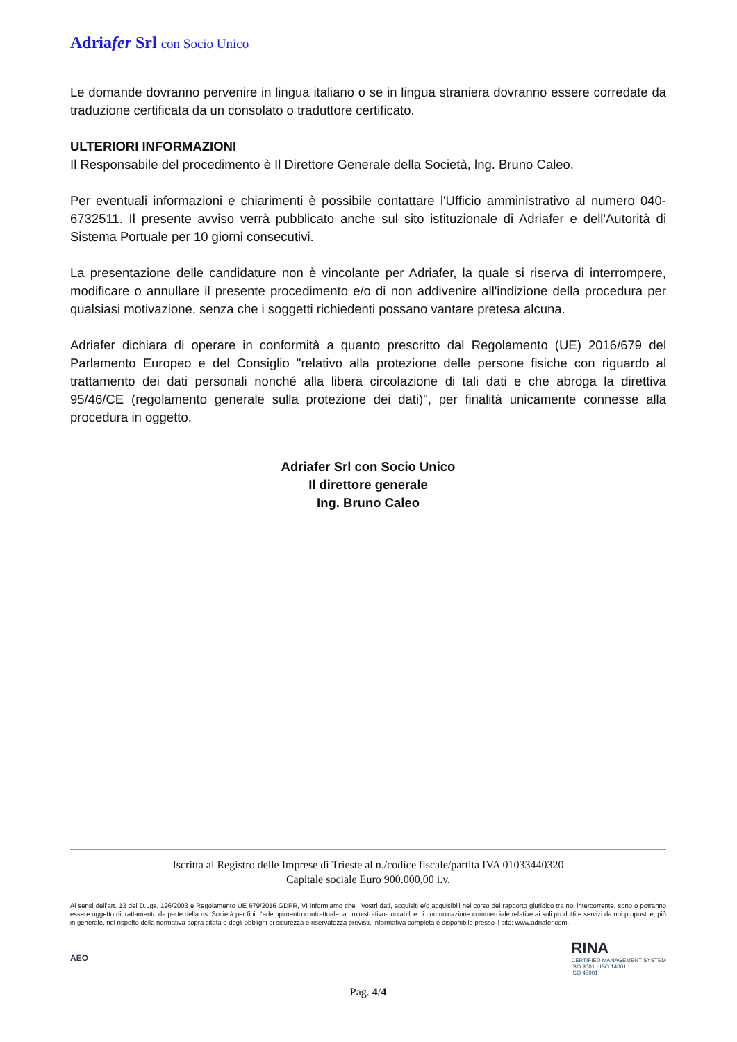Adriafer Srl con Socio Unico
Le domande dovranno pervenire in lingua italiano o se in lingua straniera dovranno essere corredate da traduzione certificata da un consolato o traduttore certificato.
ULTERIORI INFORMAZIONI
Il Responsabile del procedimento è Il Direttore Generale della Società, lng. Bruno Caleo.
Per eventuali informazioni e chiarimenti è possibile contattare l'Ufficio amministrativo al numero 040-6732511. Il presente avviso verrà pubblicato anche sul sito istituzionale di Adriafer e dell'Autorità di Sistema Portuale per 10 giorni consecutivi.
La presentazione delle candidature non è vincolante per Adriafer, la quale si riserva di interrompere, modificare o annullare il presente procedimento e/o di non addivenire all'indizione della procedura per qualsiasi motivazione, senza che i soggetti richiedenti possano vantare pretesa alcuna.
Adriafer dichiara di operare in conformità a quanto prescritto dal Regolamento (UE) 2016/679 del Parlamento Europeo e del Consiglio "relativo alla protezione delle persone fisiche con riguardo al trattamento dei dati personali nonché alla libera circolazione di tali dati e che abroga la direttiva 95/46/CE (regolamento generale sulla protezione dei dati)", per finalità unicamente connesse alla procedura in oggetto.
Adriafer Srl con Socio Unico
Il direttore generale
Ing. Bruno Caleo
Iscritta al Registro delle Imprese di Trieste al n./codice fiscale/partita IVA 01033440320
Capitale sociale Euro 900.000,00 i.v.
Ai sensi dell'art. 13 del D.Lgs. 196/2003 e Regolamento UE 679/2016 GDPR, VI informiamo che i Vostri dati, acquisiti e/o acquisibili nel corso del rapporto giuridico tra noi intercorrente, sono o potranno essere oggetto di trattamento da parte della ns. Società per fini d'adempimento contrattuale, amministrativo-contabili e di comunicazione commerciale relative ai soli prodotti e servizi da noi proposti e, più in generale, nel rispetto della normativa sopra citata e degli obblighi di sicurezza e riservatezza previsti. Informativa completa è disponibile presso il sito: www.adriafer.com.
AEO
RINA
CERTIFIED MANAGEMENT SYSTEM
ISO 9001 - ISO 14001
ISO 45001
Pag. 4/4